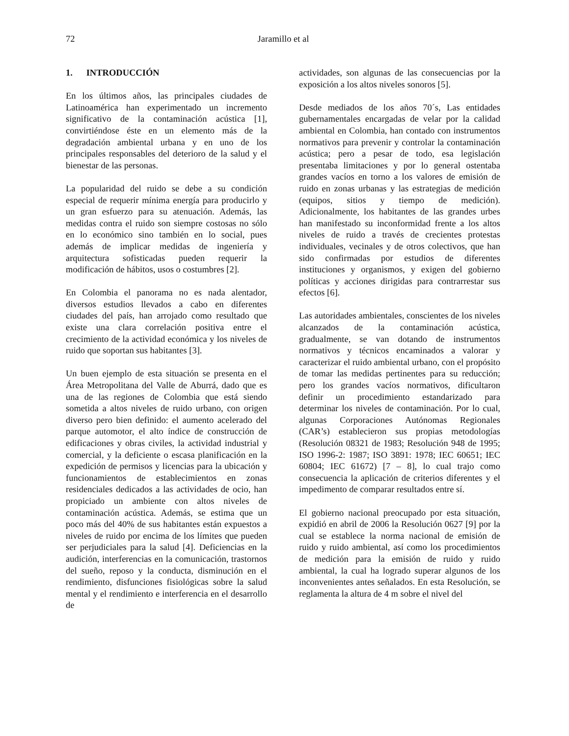72 Jaramillo et al
1. INTRODUCCIÓN
En los últimos años, las principales ciudades de Latinoamérica han experimentado un incremento significativo de la contaminación acústica [1], convirtiéndose éste en un elemento más de la degradación ambiental urbana y en uno de los principales responsables del deterioro de la salud y el bienestar de las personas.
La popularidad del ruido se debe a su condición especial de requerir mínima energía para producirlo y un gran esfuerzo para su atenuación. Además, las medidas contra el ruido son siempre costosas no sólo en lo económico sino también en lo social, pues además de implicar medidas de ingeniería y arquitectura sofisticadas pueden requerir la modificación de hábitos, usos o costumbres [2].
En Colombia el panorama no es nada alentador, diversos estudios llevados a cabo en diferentes ciudades del país, han arrojado como resultado que existe una clara correlación positiva entre el crecimiento de la actividad económica y los niveles de ruido que soportan sus habitantes [3].
Un buen ejemplo de esta situación se presenta en el Área Metropolitana del Valle de Aburrá, dado que es una de las regiones de Colombia que está siendo sometida a altos niveles de ruido urbano, con origen diverso pero bien definido: el aumento acelerado del parque automotor, el alto índice de construcción de edificaciones y obras civiles, la actividad industrial y comercial, y la deficiente o escasa planificación en la expedición de permisos y licencias para la ubicación y funcionamientos de establecimientos en zonas residenciales dedicados a las actividades de ocio, han propiciado un ambiente con altos niveles de contaminación acústica. Además, se estima que un poco más del 40% de sus habitantes están expuestos a niveles de ruido por encima de los límites que pueden ser perjudiciales para la salud [4]. Deficiencias en la audición, interferencias en la comunicación, trastornos del sueño, reposo y la conducta, disminución en el rendimiento, disfunciones fisiológicas sobre la salud mental y el rendimiento e interferencia en el desarrollo de
actividades, son algunas de las consecuencias por la exposición a los altos niveles sonoros [5].
Desde mediados de los años 70´s, Las entidades gubernamentales encargadas de velar por la calidad ambiental en Colombia, han contado con instrumentos normativos para prevenir y controlar la contaminación acústica; pero a pesar de todo, esa legislación presentaba limitaciones y por lo general ostentaba grandes vacíos en torno a los valores de emisión de ruido en zonas urbanas y las estrategias de medición (equipos, sitios y tiempo de medición). Adicionalmente, los habitantes de las grandes urbes han manifestado su inconformidad frente a los altos niveles de ruido a través de crecientes protestas individuales, vecinales y de otros colectivos, que han sido confirmadas por estudios de diferentes instituciones y organismos, y exigen del gobierno políticas y acciones dirigidas para contrarrestar sus efectos [6].
Las autoridades ambientales, conscientes de los niveles alcanzados de la contaminación acústica, gradualmente, se van dotando de instrumentos normativos y técnicos encaminados a valorar y caracterizar el ruido ambiental urbano, con el propósito de tomar las medidas pertinentes para su reducción; pero los grandes vacíos normativos, dificultaron definir un procedimiento estandarizado para determinar los niveles de contaminación. Por lo cual, algunas Corporaciones Autónomas Regionales (CAR’s) establecieron sus propias metodologías (Resolución 08321 de 1983; Resolución 948 de 1995; ISO 1996-2: 1987; ISO 3891: 1978; IEC 60651; IEC 60804; IEC 61672) [7 – 8], lo cual trajo como consecuencia la aplicación de criterios diferentes y el impedimento de comparar resultados entre sí.
El gobierno nacional preocupado por esta situación, expidió en abril de 2006 la Resolución 0627 [9] por la cual se establece la norma nacional de emisión de ruido y ruido ambiental, así como los procedimientos de medición para la emisión de ruido y ruido ambiental, la cual ha logrado superar algunos de los inconvenientes antes señalados. En esta Resolución, se reglamenta la altura de 4 m sobre el nivel del